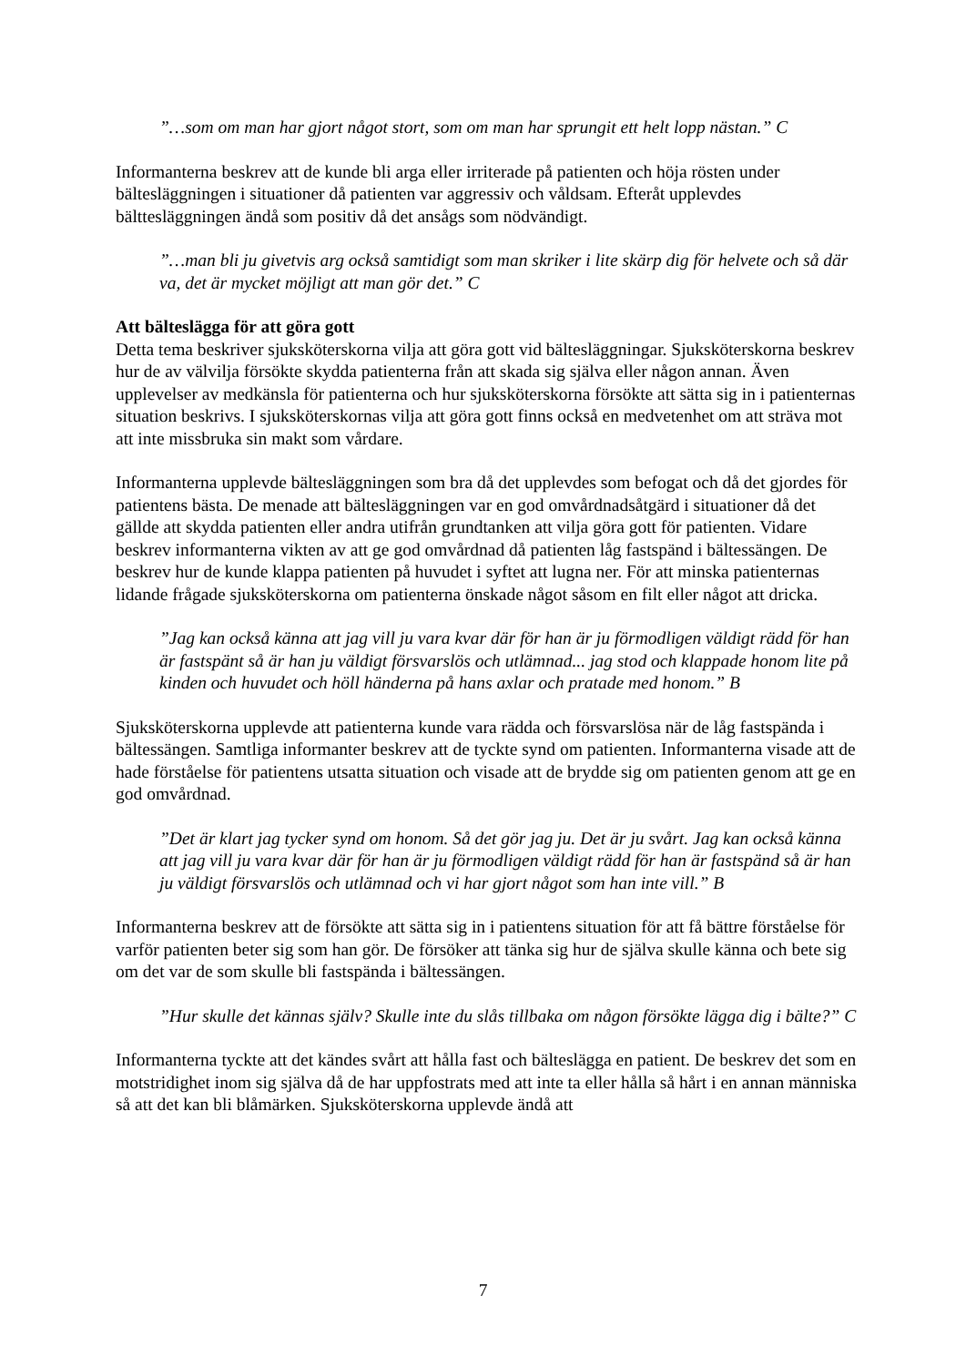”…som om man har gjort något stort, som om man har sprungit ett helt lopp nästan.” C
Informanterna beskrev att de kunde bli arga eller irriterade på patienten och höja rösten under bältesläggningen i situationer då patienten var aggressiv och våldsam. Efteråt upplevdes bälttesläggningen ändå som positiv då det ansågs som nödvändigt.
”…man bli ju givetvis arg också samtidigt som man skriker i lite skärp dig för helvete och så där va, det är mycket möjligt att man gör det.” C
Att bälteslägga för att göra gott
Detta tema beskriver sjuksköterskorna vilja att göra gott vid bältesläggningar. Sjuksköterskorna beskrev hur de av välvilja försökte skydda patienterna från att skada sig själva eller någon annan. Även upplevelser av medkänsla för patienterna och hur sjuksköterskorna försökte att sätta sig in i patienternas situation beskrivs. I sjuksköterskornas vilja att göra gott finns också en medvetenhet om att sträva mot att inte missbruka sin makt som vårdare.
Informanterna upplevde bältesläggningen som bra då det upplevdes som befogat och då det gjordes för patientens bästa. De menade att bältesläggningen var en god omvårdnadsåtgärd i situationer då det gällde att skydda patienten eller andra utifrån grundtanken att vilja göra gott för patienten. Vidare beskrev informanterna vikten av att ge god omvårdnad då patienten låg fastspänd i bältessängen. De beskrev hur de kunde klappa patienten på huvudet i syftet att lugna ner. För att minska patienternas lidande frågade sjuksköterskorna om patienterna önskade något såsom en filt eller något att dricka.
”Jag kan också känna att jag vill ju vara kvar där för han är ju förmodligen väldigt rädd för han är fastspänt så är han ju väldigt försvarslös och utlämnad... jag stod och klappade honom lite på kinden och huvudet och höll händerna på hans axlar och pratade med honom.” B
Sjuksköterskorna upplevde att patienterna kunde vara rädda och försvarslösa när de låg fastspända i bältessängen. Samtliga informanter beskrev att de tyckte synd om patienten. Informanterna visade att de hade förståelse för patientens utsatta situation och visade att de brydde sig om patienten genom att ge en god omvårdnad.
”Det är klart jag tycker synd om honom. Så det gör jag ju. Det är ju svårt. Jag kan också känna att jag vill ju vara kvar där för han är ju förmodligen väldigt rädd för han är fastspänd så är han ju väldigt försvarslös och utlämnad och vi har gjort något som han inte vill.” B
Informanterna beskrev att de försökte att sätta sig in i patientens situation för att få bättre förståelse för varför patienten beter sig som han gör. De försöker att tänka sig hur de själva skulle känna och bete sig om det var de som skulle bli fastspända i bältessängen.
”Hur skulle det kännas själv? Skulle inte du slås tillbaka om någon försökte lägga dig i bälte?” C
Informanterna tyckte att det kändes svårt att hålla fast och bälteslägga en patient. De beskrev det som en motstridighet inom sig själva då de har uppfostrats med att inte ta eller hålla så hårt i en annan människa så att det kan bli blåmärken. Sjuksköterskorna upplevde ändå att
7